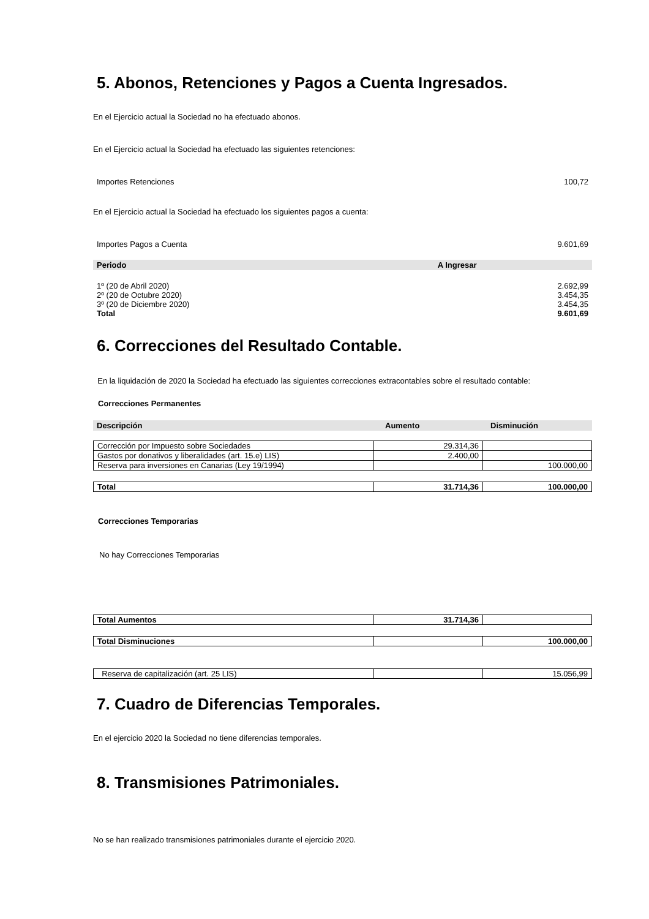5. Abonos, Retenciones y Pagos a Cuenta Ingresados.
En el Ejercicio actual la Sociedad no ha efectuado abonos.
En el Ejercicio actual la Sociedad ha efectuado las siguientes retenciones:
| Importes Retenciones | 100,72 |
En el Ejercicio actual la Sociedad ha efectuado los siguientes pagos a cuenta:
| Importes Pagos a Cuenta | 9.601,69 |
| Periodo | A Ingresar |
| --- | --- |
| 1º (20 de Abril 2020) | 2.692,99 |
| 2º (20 de Octubre 2020) | 3.454,35 |
| 3º (20 de Diciembre 2020) | 3.454,35 |
| Total | 9.601,69 |
6. Correcciones del Resultado Contable.
En la liquidación de 2020 la Sociedad ha efectuado las siguientes correcciones extracontables sobre el resultado contable:
Correcciones Permanentes
| Descripción | Aumento | Disminución |
| --- | --- | --- |
| Corrección por Impuesto sobre Sociedades | 29.314,36 | |
| Gastos por donativos y liberalidades (art. 15.e) LIS) | 2.400,00 | |
| Reserva para inversiones en Canarias (Ley 19/1994) | | 100.000,00 |
| Total | 31.714,36 | 100.000,00 |
Correcciones Temporarias
No hay Correcciones Temporarias
| Total Aumentos | 31.714,36 | |
| Total Disminuciones | | 100.000,00 |
| Reserva de capitalización (art. 25 LIS) | | 15.056,99 |
7. Cuadro de Diferencias Temporales.
En el ejercicio 2020 la Sociedad no tiene diferencias temporales.
8. Transmisiones Patrimoniales.
No se han realizado transmisiones patrimoniales durante el ejercicio 2020.